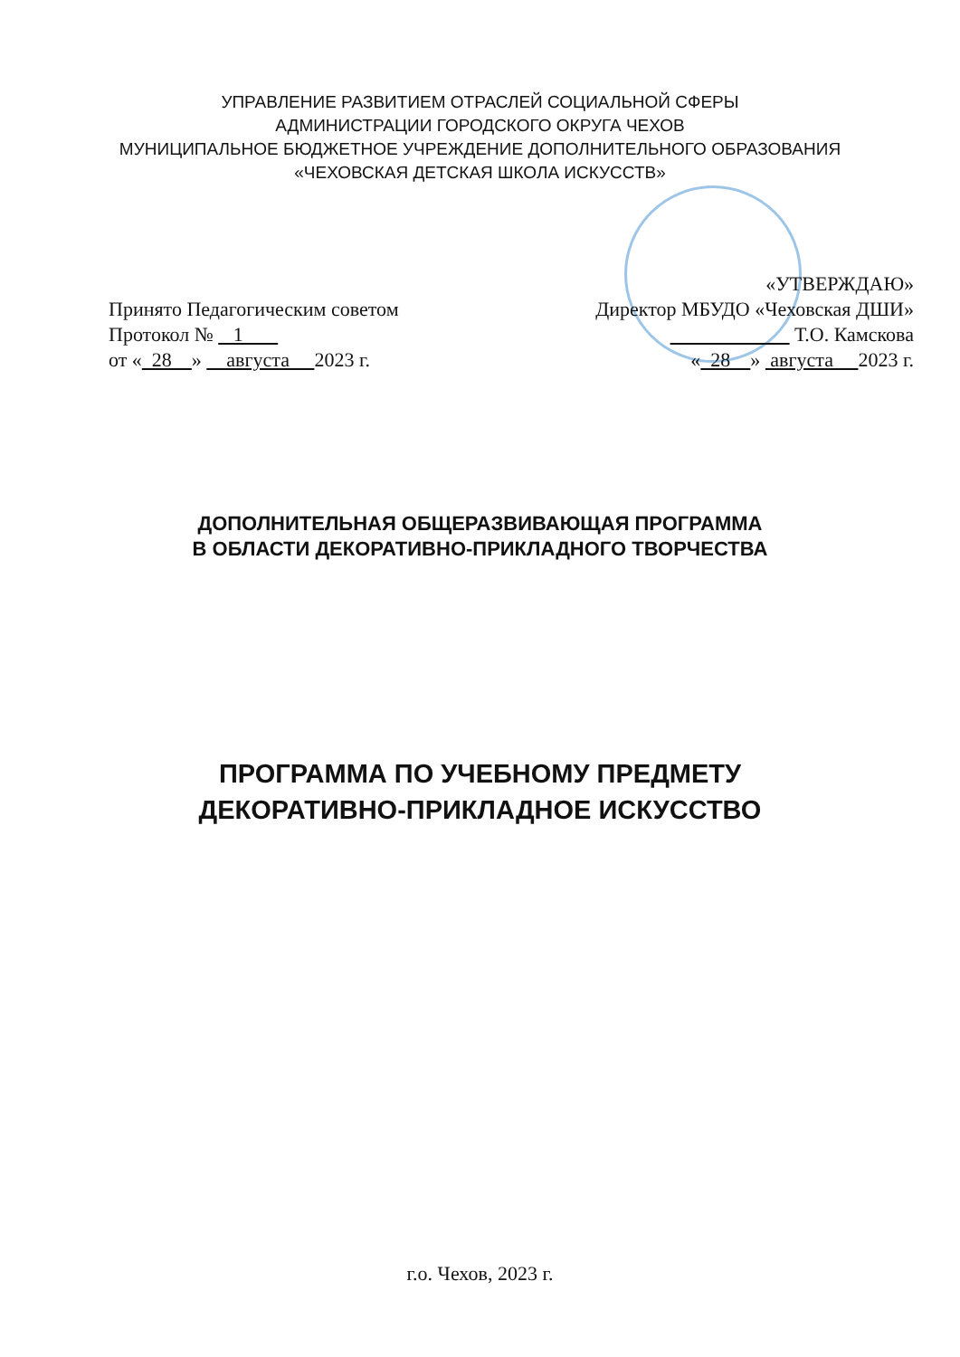УПРАВЛЕНИЕ РАЗВИТИЕМ ОТРАСЛЕЙ СОЦИАЛЬНОЙ СФЕРЫ
АДМИНИСТРАЦИИ ГОРОДСКОГО ОКРУГА ЧЕХОВ
МУНИЦИПАЛЬНОЕ БЮДЖЕТНОЕ УЧРЕЖДЕНИЕ ДОПОЛНИТЕЛЬНОГО ОБРАЗОВАНИЯ
«ЧЕХОВСКАЯ ДЕТСКАЯ ШКОЛА ИСКУССТВ»
Принято Педагогическим советом
Протокол № 1
от « 28 » августа 2023 г.
«УТВЕРЖДАЮ»
Директор МБУДО «Чеховская ДШИ»
Т.О. Камскова
« 28 » августа 2023 г.
ДОПОЛНИТЕЛЬНАЯ ОБЩЕРАЗВИВАЮЩАЯ ПРОГРАММА
В ОБЛАСТИ ДЕКОРАТИВНО-ПРИКЛАДНОГО ТВОРЧЕСТВА
ПРОГРАММА ПО УЧЕБНОМУ ПРЕДМЕТУ
ДЕКОРАТИВНО-ПРИКЛАДНОЕ ИСКУССТВО
г.о. Чехов, 2023 г.